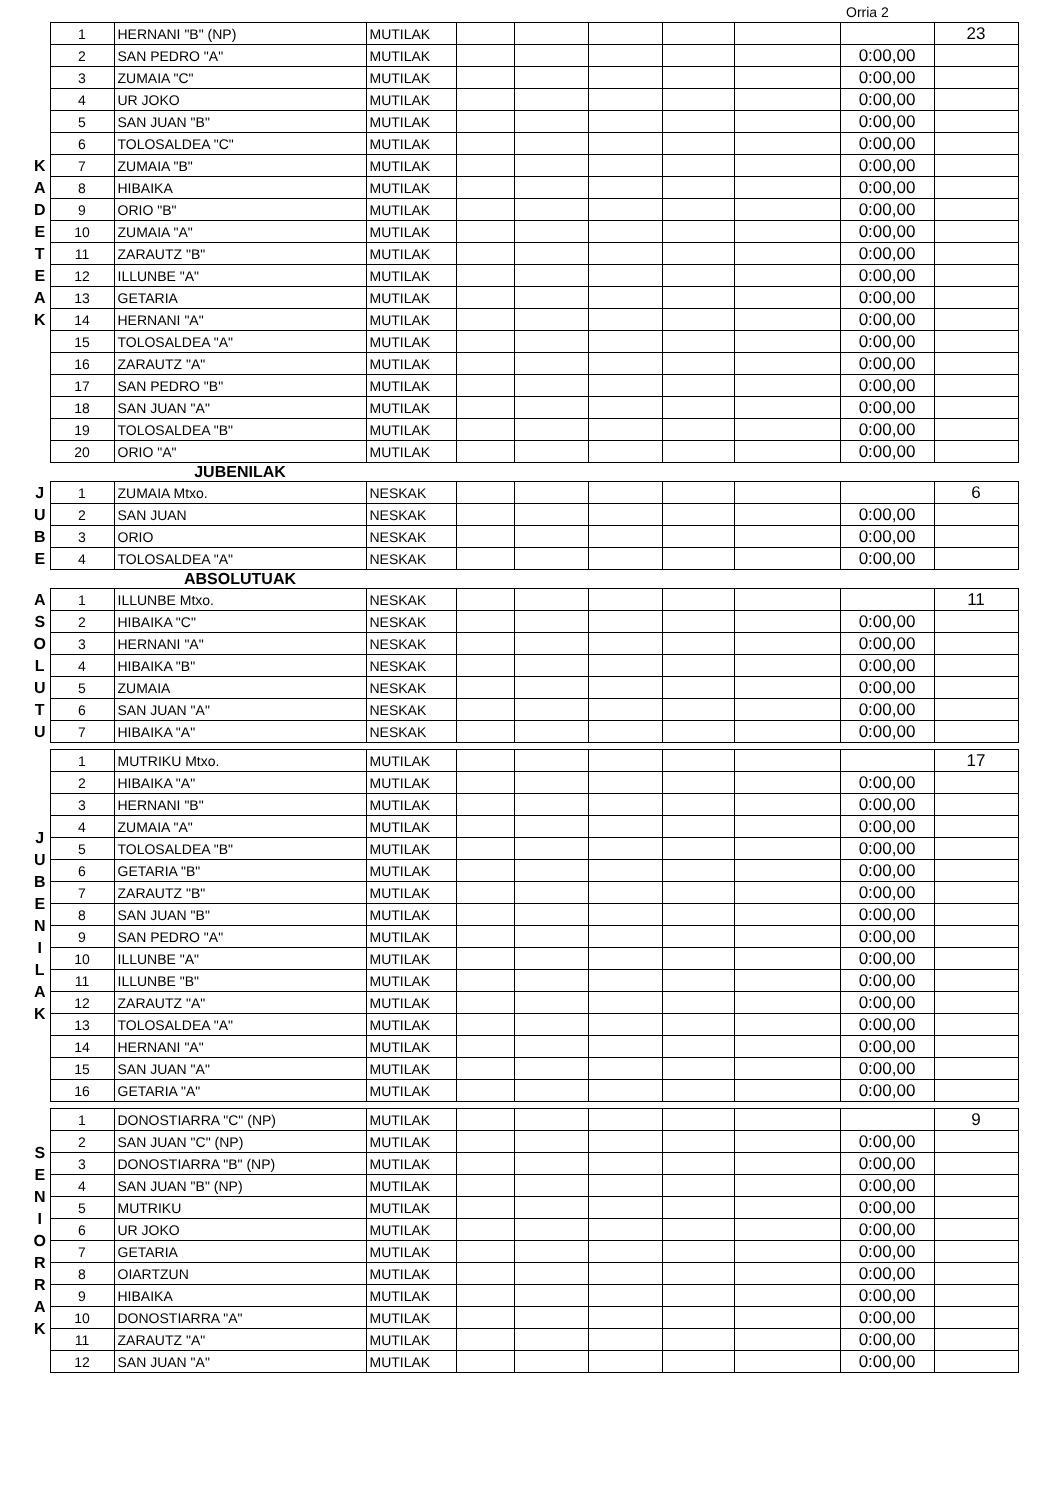Orria 2
| K A D E T E A K | 1 | HERNANI "B" (NP) | MUTILAK | | | | | | | 23 |
| | 2 | SAN PEDRO "A" | MUTILAK | | | | | | 0:00,00 | |
| | 3 | ZUMAIA "C" | MUTILAK | | | | | | 0:00,00 | |
| | 4 | UR JOKO | MUTILAK | | | | | | 0:00,00 | |
| | 5 | SAN JUAN "B" | MUTILAK | | | | | | 0:00,00 | |
| | 6 | TOLOSALDEA "C" | MUTILAK | | | | | | 0:00,00 | |
| | 7 | ZUMAIA "B" | MUTILAK | | | | | | 0:00,00 | |
| | 8 | HIBAIKA | MUTILAK | | | | | | 0:00,00 | |
| | 9 | ORIO "B" | MUTILAK | | | | | | 0:00,00 | |
| | 10 | ZUMAIA "A" | MUTILAK | | | | | | 0:00,00 | |
| | 11 | ZARAUTZ "B" | MUTILAK | | | | | | 0:00,00 | |
| | 12 | ILLUNBE "A" | MUTILAK | | | | | | 0:00,00 | |
| | 13 | GETARIA | MUTILAK | | | | | | 0:00,00 | |
| | 14 | HERNANI "A" | MUTILAK | | | | | | 0:00,00 | |
| | 15 | TOLOSALDEA "A" | MUTILAK | | | | | | 0:00,00 | |
| | 16 | ZARAUTZ "A" | MUTILAK | | | | | | 0:00,00 | |
| | 17 | SAN PEDRO "B" | MUTILAK | | | | | | 0:00,00 | |
| | 18 | SAN JUAN "A" | MUTILAK | | | | | | 0:00,00 | |
| | 19 | TOLOSALDEA "B" | MUTILAK | | | | | | 0:00,00 | |
| | 20 | ORIO "A" | MUTILAK | | | | | | 0:00,00 | |
| | | JUBENILAK | | | | | | | | |
| J U B E | 1 | ZUMAIA Mtxo. | NESKAK | | | | | | | 6 |
| | 2 | SAN JUAN | NESKAK | | | | | | 0:00,00 | |
| | 3 | ORIO | NESKAK | | | | | | 0:00,00 | |
| | 4 | TOLOSALDEA "A" | NESKAK | | | | | | 0:00,00 | |
| | | ABSOLUTUAK | | | | | | | | |
| A S O L U T U | 1 | ILLUNBE Mtxo. | NESKAK | | | | | | | 11 |
| | 2 | HIBAIKA "C" | NESKAK | | | | | | 0:00,00 | |
| | 3 | HERNANI "A" | NESKAK | | | | | | 0:00,00 | |
| | 4 | HIBAIKA "B" | NESKAK | | | | | | 0:00,00 | |
| | 5 | ZUMAIA | NESKAK | | | | | | 0:00,00 | |
| | 6 | SAN JUAN "A" | NESKAK | | | | | | 0:00,00 | |
| | 7 | HIBAIKA "A" | NESKAK | | | | | | 0:00,00 | |
| J U B E N I L A K | 1 | MUTRIKU Mtxo. | MUTILAK | | | | | | | 17 |
| | 2 | HIBAIKA "A" | MUTILAK | | | | | | 0:00,00 | |
| | 3 | HERNANI "B" | MUTILAK | | | | | | 0:00,00 | |
| | 4 | ZUMAIA "A" | MUTILAK | | | | | | 0:00,00 | |
| | 5 | TOLOSALDEA "B" | MUTILAK | | | | | | 0:00,00 | |
| | 6 | GETARIA "B" | MUTILAK | | | | | | 0:00,00 | |
| | 7 | ZARAUTZ "B" | MUTILAK | | | | | | 0:00,00 | |
| | 8 | SAN JUAN "B" | MUTILAK | | | | | | 0:00,00 | |
| | 9 | SAN PEDRO "A" | MUTILAK | | | | | | 0:00,00 | |
| | 10 | ILLUNBE "A" | MUTILAK | | | | | | 0:00,00 | |
| | 11 | ILLUNBE "B" | MUTILAK | | | | | | 0:00,00 | |
| | 12 | ZARAUTZ "A" | MUTILAK | | | | | | 0:00,00 | |
| | 13 | TOLOSALDEA "A" | MUTILAK | | | | | | 0:00,00 | |
| | 14 | HERNANI "A" | MUTILAK | | | | | | 0:00,00 | |
| | 15 | SAN JUAN "A" | MUTILAK | | | | | | 0:00,00 | |
| | 16 | GETARIA "A" | MUTILAK | | | | | | 0:00,00 | |
| S E N I O R R A K | 1 | DONOSTIARRA "C" (NP) | MUTILAK | | | | | | | 9 |
| | 2 | SAN JUAN "C" (NP) | MUTILAK | | | | | | 0:00,00 | |
| | 3 | DONOSTIARRA "B" (NP) | MUTILAK | | | | | | 0:00,00 | |
| | 4 | SAN JUAN "B" (NP) | MUTILAK | | | | | | 0:00,00 | |
| | 5 | MUTRIKU | MUTILAK | | | | | | 0:00,00 | |
| | 6 | UR JOKO | MUTILAK | | | | | | 0:00,00 | |
| | 7 | GETARIA | MUTILAK | | | | | | 0:00,00 | |
| | 8 | OIARTZUN | MUTILAK | | | | | | 0:00,00 | |
| | 9 | HIBAIKA | MUTILAK | | | | | | 0:00,00 | |
| | 10 | DONOSTIARRA "A" | MUTILAK | | | | | | 0:00,00 | |
| | 11 | ZARAUTZ "A" | MUTILAK | | | | | | 0:00,00 | |
| | 12 | SAN JUAN "A" | MUTILAK | | | | | | 0:00,00 | |